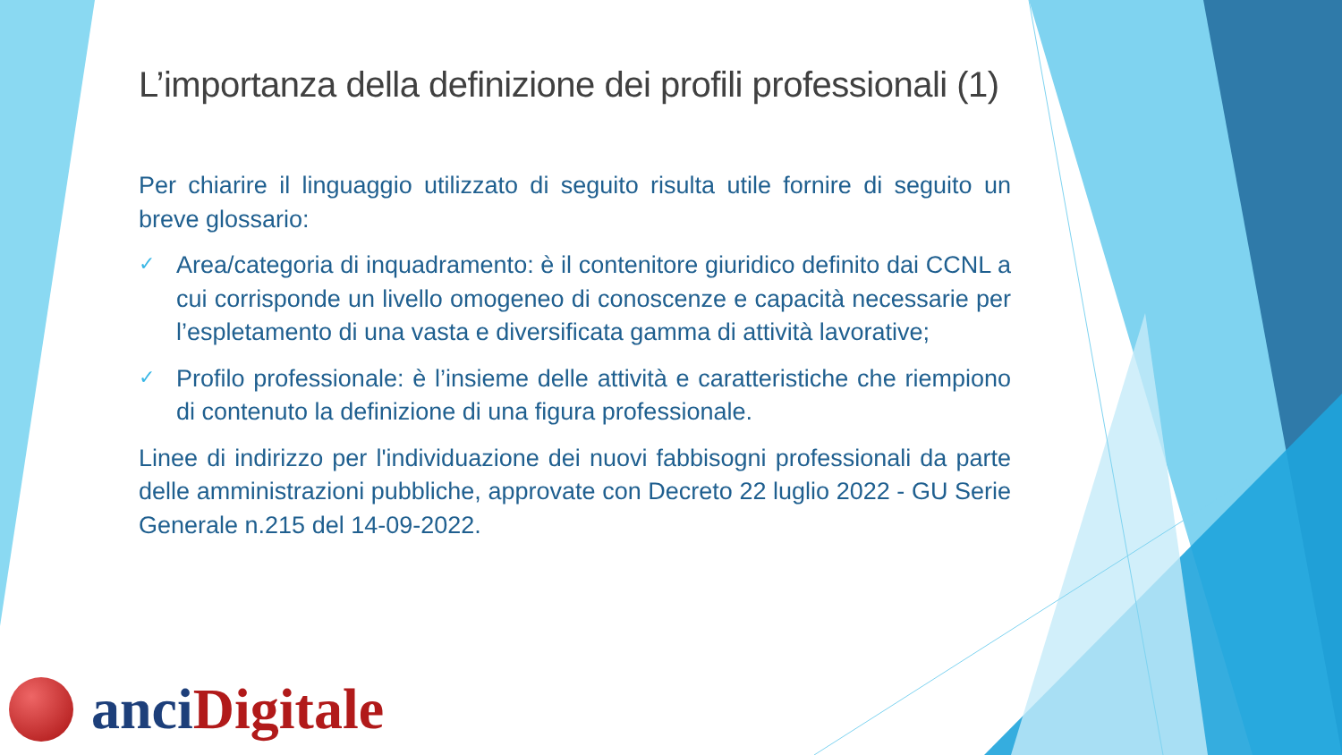L’importanza della definizione dei profili professionali (1)
Per chiarire il linguaggio utilizzato di seguito risulta utile fornire di seguito un breve glossario:
✓
Area/categoria di inquadramento: è il contenitore giuridico definito dai CCNL a cui corrisponde un livello omogeneo di conoscenze e capacità necessarie per l’espletamento di una vasta e diversificata gamma di attività lavorative;
✓
Profilo professionale: è l’insieme delle attività e caratteristiche che riempiono di contenuto la definizione di una figura professionale.
Linee di indirizzo per l'individuazione dei nuovi fabbisogni professionali da parte delle amministrazioni pubbliche, approvate con Decreto 22 luglio 2022 - GU Serie Generale n.215 del 14-09-2022.
anci Digitale